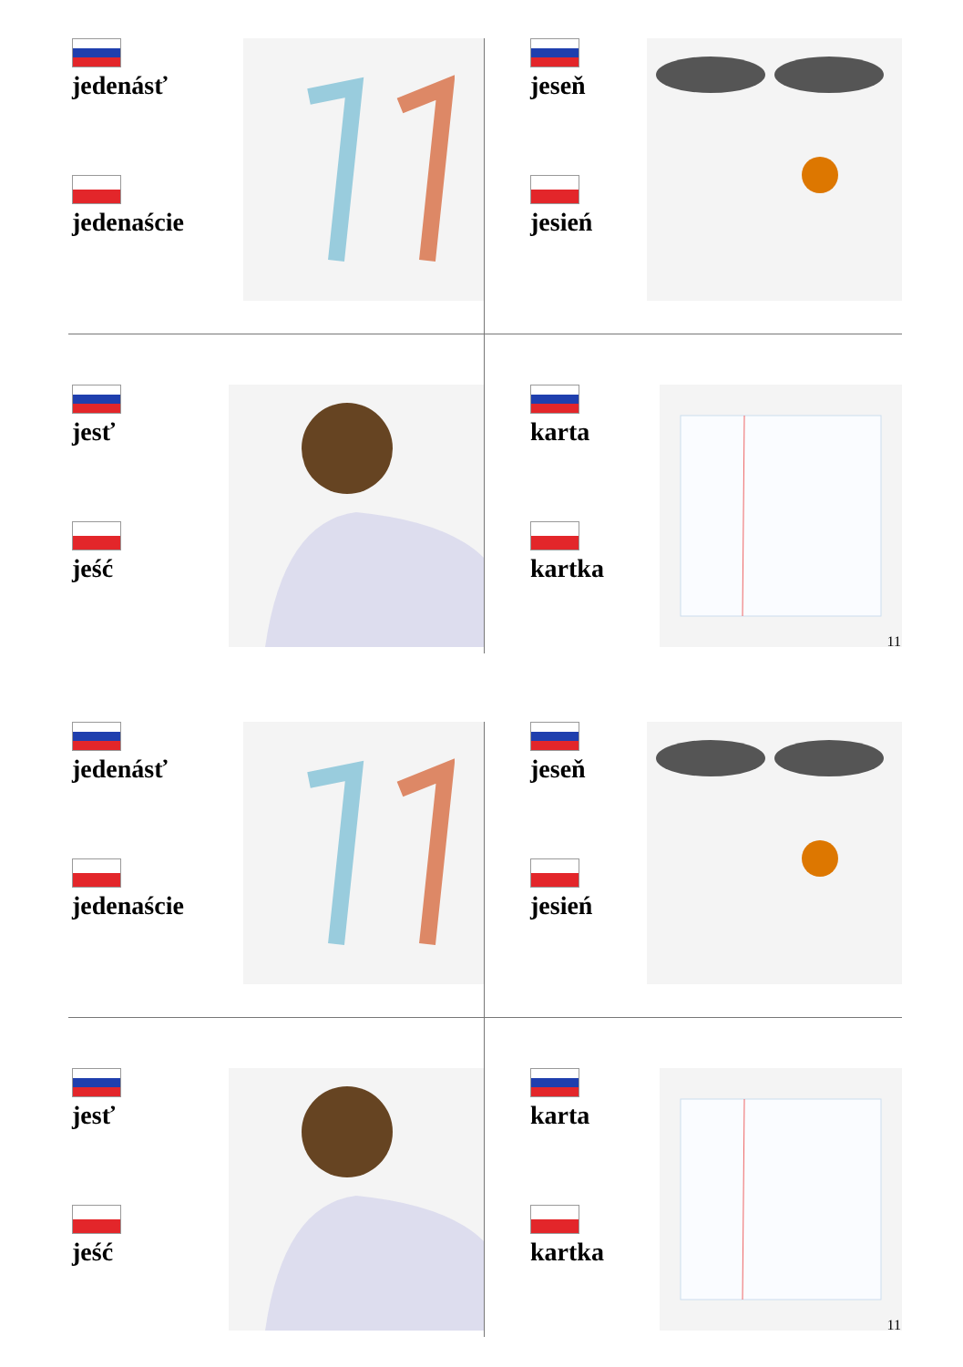jedenásť
jedenaście
jeseň
jesień
jesť
jeść
karta
kartka
11
jedenásť
jedenaście
jeseň
jesień
jesť
jeść
karta
kartka
11